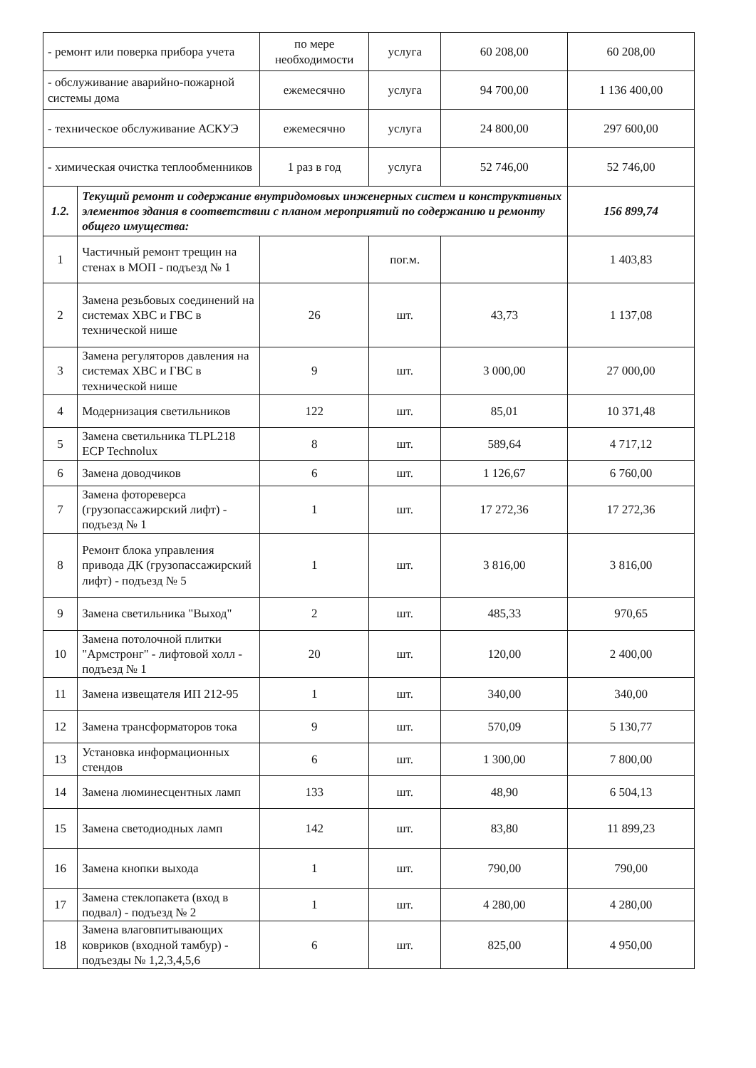| - ремонт или поверка прибора учета | | по мере необходимости | услуга | 60 208,00 | 60 208,00 |
| - обслуживание аварийно-пожарной системы дома | | ежемесячно | услуга | 94 700,00 | 1 136 400,00 |
| - техническое обслуживание АСКУЭ | | ежемесячно | услуга | 24 800,00 | 297 600,00 |
| - химическая очистка теплообменников | | 1 раз в год | услуга | 52 746,00 | 52 746,00 |
| 1.2. | Текущий ремонт и содержание внутридомовых инженерных систем и конструктивных элементов здания в соответствии с планом мероприятий по содержанию и ремонту общего имущества: | | | | 156 899,74 |
| 1 | Частичный ремонт трещин на стенах в МОП - подъезд № 1 | | пог.м. | | 1 403,83 |
| 2 | Замена резьбовых соединений на системах ХВС и ГВС в технической нише | 26 | шт. | 43,73 | 1 137,08 |
| 3 | Замена регуляторов давления на системах ХВС и ГВС в технической нише | 9 | шт. | 3 000,00 | 27 000,00 |
| 4 | Модернизация светильников | 122 | шт. | 85,01 | 10 371,48 |
| 5 | Замена светильника TLPL218 ECP Technolux | 8 | шт. | 589,64 | 4 717,12 |
| 6 | Замена доводчиков | 6 | шт. | 1 126,67 | 6 760,00 |
| 7 | Замена фотореверса (грузопассажирский лифт) - подъезд № 1 | 1 | шт. | 17 272,36 | 17 272,36 |
| 8 | Ремонт блока управления привода ДК (грузопассажирский лифт) - подъезд № 5 | 1 | шт. | 3 816,00 | 3 816,00 |
| 9 | Замена светильника "Выход" | 2 | шт. | 485,33 | 970,65 |
| 10 | Замена потолочной плитки "Армстронг" - лифтовой холл - подъезд № 1 | 20 | шт. | 120,00 | 2 400,00 |
| 11 | Замена извещателя ИП 212-95 | 1 | шт. | 340,00 | 340,00 |
| 12 | Замена трансформаторов тока | 9 | шт. | 570,09 | 5 130,77 |
| 13 | Установка информационных стендов | 6 | шт. | 1 300,00 | 7 800,00 |
| 14 | Замена люминесцентных ламп | 133 | шт. | 48,90 | 6 504,13 |
| 15 | Замена светодиодных ламп | 142 | шт. | 83,80 | 11 899,23 |
| 16 | Замена кнопки выхода | 1 | шт. | 790,00 | 790,00 |
| 17 | Замена стеклопакета (вход в подвал) - подъезд № 2 | 1 | шт. | 4 280,00 | 4 280,00 |
| 18 | Замена влаговпитывающих ковриков (входной тамбур) - подъезды № 1,2,3,4,5,6 | 6 | шт. | 825,00 | 4 950,00 |